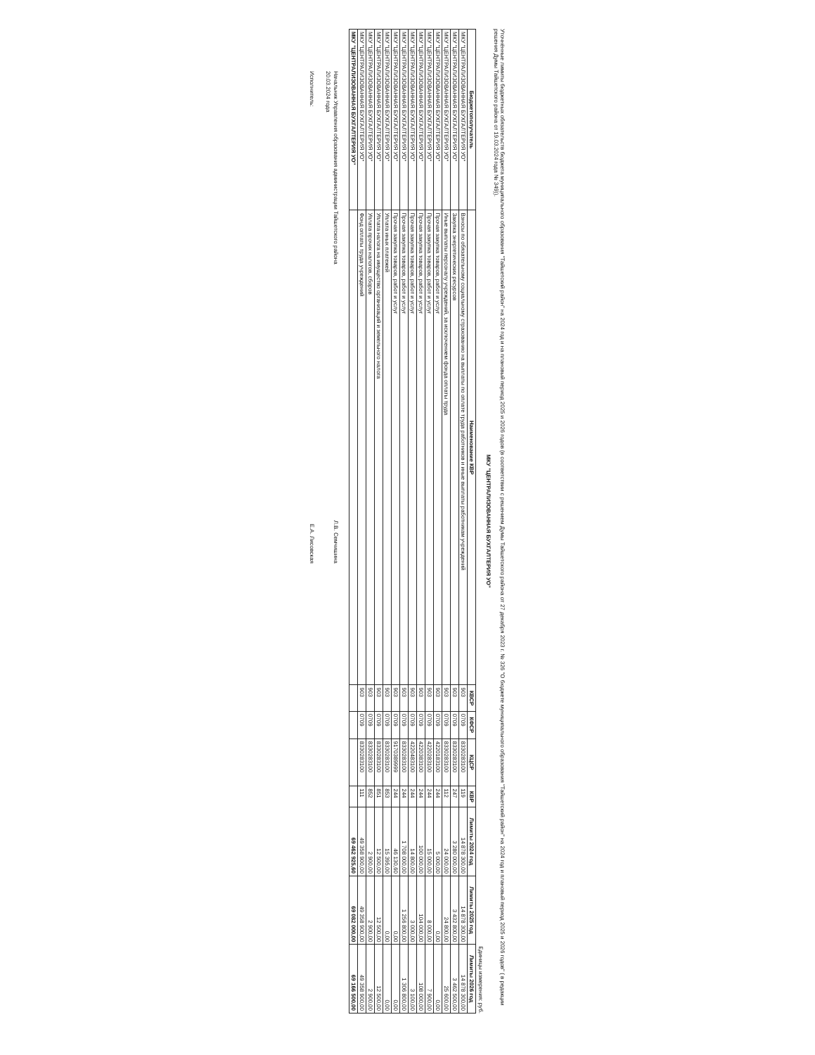Уточнённые лимиты бюджетных обязательств бюджета муниципального образования "Тайшетский район" на 2024 год и на плановый период 2025 и 2026 годов (в соответствии с решением Думы Тайшетского района от 27 декабря 2023 г. № 326 "О бюджете муниципального образования "Тайшетский район" на 2024 год и плановый период 2025 и 2026 годов" ( в редакции решения Думы Тайшетского района от 19.03.2024 года № 349)).
МКУ "ЦЕНТРАЛИЗОВАННАЯ БУХГАЛТЕРИЯ УО"
Единицы измерения: руб.
| Бюджетополучатель | Наименование КВР | КВСР | КФСР | КЦСР | КВР | Лимиты 2024 год | Лимиты 2025 год | Лимиты 2026 год |
| --- | --- | --- | --- | --- | --- | --- | --- | --- |
| МКУ "ЦЕНТРАЛИЗОВАННАЯ БУХГАЛТЕРИЯ УО" | Взносы по обязательному социальному страхованию на выплаты по оплате труда работников и иные выплаты работникам учреждений | 903 | 0709 | 8330283100 | 119 | 14 878 300,00 | 14 878 300,00 | 14 878 300,00 |
| МКУ "ЦЕНТРАЛИЗОВАННАЯ БУХГАЛТЕРИЯ УО" | Закупка энергетических ресурсов | 903 | 0709 | 8330283100 | 247 | 3 280 000,00 | 3 432 800,00 | 3 462 500,00 |
| МКУ "ЦЕНТРАЛИЗОВАННАЯ БУХГАЛТЕРИЯ УО" | Иные выплаты персоналу учреждений, за исключением фонда оплаты труда | 903 | 0709 | 8330283100 | 112 | 24 000,00 | 24 800,00 | 25 600,00 |
| МКУ "ЦЕНТРАЛИЗОВАННАЯ БУХГАЛТЕРИЯ УО" | Прочая закупка товаров, работ и услуг | 903 | 0709 | 4220183100 | 244 | 5 000,00 | 0,00 | 0,00 |
| МКУ "ЦЕНТРАЛИЗОВАННАЯ БУХГАЛТЕРИЯ УО" | Прочая закупка товаров, работ и услуг | 903 | 0709 | 4220283100 | 244 | 15 000,00 | 8 000,00 | 7 900,00 |
| МКУ "ЦЕНТРАЛИЗОВАННАЯ БУХГАЛТЕРИЯ УО" | Прочая закупка товаров, работ и услуг | 903 | 0709 | 4220383100 | 244 | 100 000,00 | 104 000,00 | 108 000,00 |
| МКУ "ЦЕНТРАЛИЗОВАННАЯ БУХГАЛТЕРИЯ УО" | Прочая закупка товаров, работ и услуг | 903 | 0709 | 4220483100 | 244 | 14 800,00 | 3 000,00 | 3 100,00 |
| МКУ "ЦЕНТРАЛИЗОВАННАЯ БУХГАЛТЕРИЯ УО" | Прочая закупка товаров, работ и услуг | 903 | 0709 | 8330283100 | 244 | 1 708 000,00 | 1 256 800,00 | 1 306 800,00 |
| МКУ "ЦЕНТРАЛИЗОВАННАЯ БУХГАЛТЕРИЯ УО" | Прочая закупка товаров, работ и услуг | 903 | 0709 | 9170389999 | 244 | 46 130,60 | 0,00 | 0,00 |
| МКУ "ЦЕНТРАЛИЗОВАННАЯ БУХГАЛТЕРИЯ УО" | Уплата иных платежей | 903 | 0709 | 8330283100 | 853 | 15 395,00 | 0,00 | 0,00 |
| МКУ "ЦЕНТРАЛИЗОВАННАЯ БУХГАЛТЕРИЯ УО" | Уплата налога на имущество организаций и земельного налога | 903 | 0709 | 8330283100 | 851 | 12 500,00 | 12 500,00 | 12 500,00 |
| МКУ "ЦЕНТРАЛИЗОВАННАЯ БУХГАЛТЕРИЯ УО" | Уплата прочих налогов, сборов | 903 | 0709 | 8330283100 | 852 | 2 900,00 | 2 900,00 | 2 900,00 |
| МКУ "ЦЕНТРАЛИЗОВАННАЯ БУХГАЛТЕРИЯ УО" | Фонд оплаты труда учреждений | 903 | 0709 | 8330283100 | 111 | 49 358 900,00 | 49 358 900,00 | 49 358 900,00 |
| МКУ "ЦЕНТРАЛИЗОВАННАЯ БУХГАЛТЕРИЯ УО" | | | | | | 69 462 925,60 | 69 082 000,00 | 69 166 500,00 |
Начальник Управления образования администрации Тайшетского района Л.В. Семчишина
20.03.2024 года
Исполнитель: Е.А. Лисовская